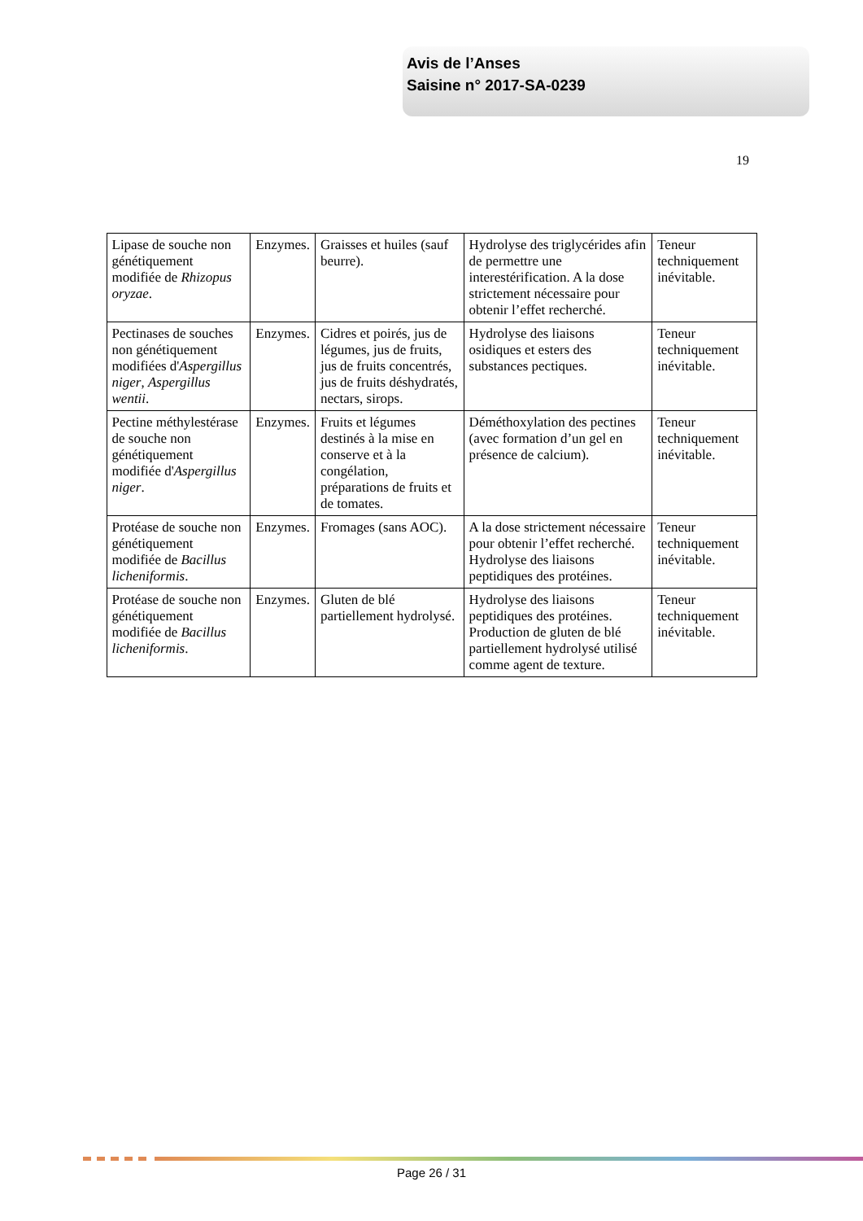Avis de l’Anses
Saisine n° 2017-SA-0239
19
| Lipase de souche non génétiquement modifiée de Rhizopus oryzae . | Enzymes. | Graisses et huiles (sauf beurre). | Hydrolyse des triglycérides afin de permettre une interestérification. A la dose strictement nécessaire pour obtenir l’effet recherché. | Teneur techniquement inévitable. |
| Pectinases de souches non génétiquement modifiées d' Aspergillus niger , Aspergillus wentii . | Enzymes. | Cidres et poirés, jus de légumes, jus de fruits, jus de fruits concentrés, jus de fruits déshydratés, nectars, sirops. | Hydrolyse des liaisons osidiques et esters des substances pectiques. | Teneur techniquement inévitable. |
| Pectine méthylestérase de souche non génétiquement modifiée d' Aspergillus niger . | Enzymes. | Fruits et légumes destinés à la mise en conserve et à la congélation, préparations de fruits et de tomates. | Déméthoxylation des pectines (avec formation d’un gel en présence de calcium). | Teneur techniquement inévitable. |
| Protéase de souche non génétiquement modifiée de Bacillus licheniformis . | Enzymes. | Fromages (sans AOC). | A la dose strictement nécessaire pour obtenir l’effet recherché. Hydrolyse des liaisons peptidiques des protéines. | Teneur techniquement inévitable. |
| Protéase de souche non génétiquement modifiée de Bacillus licheniformis . | Enzymes. | Gluten de blé partiellement hydrolysé. | Hydrolyse des liaisons peptidiques des protéines. Production de gluten de blé partiellement hydrolysé utilisé comme agent de texture. | Teneur techniquement inévitable. |
Page 26 / 31